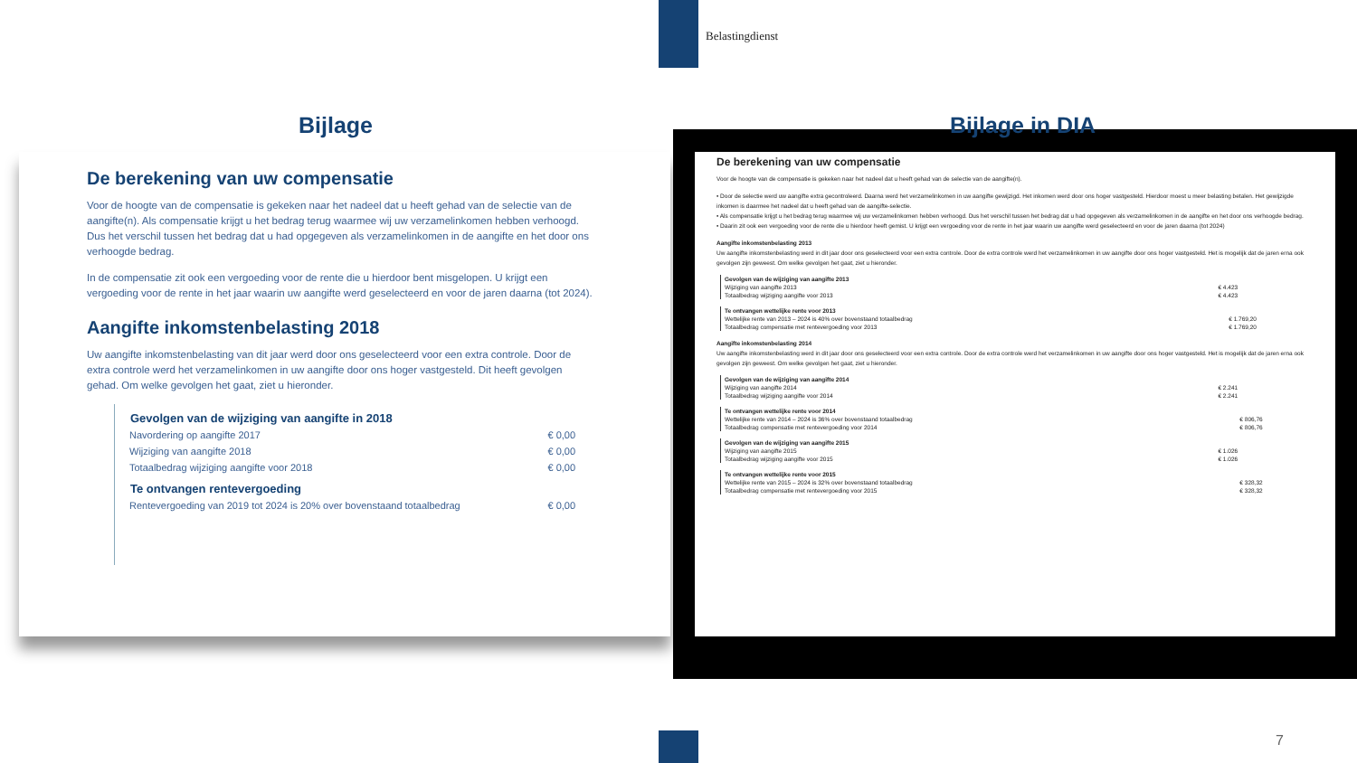Belastingdienst
Bijlage Bijlage in DIA
De berekening van uw compensatie
Voor de hoogte van de compensatie is gekeken naar het nadeel dat u heeft gehad van de selectie van de aangifte(n). Als compensatie krijgt u het bedrag terug waarmee wij uw verzamelinkomen hebben verhoogd. Dus het verschil tussen het bedrag dat u had opgegeven als verzamelinkomen in de aangifte en het door ons verhoogde bedrag.
In de compensatie zit ook een vergoeding voor de rente die u hierdoor bent misgelopen. U krijgt een vergoeding voor de rente in het jaar waarin uw aangifte werd geselecteerd en voor de jaren daarna (tot 2024).
Aangifte inkomstenbelasting 2018
Uw aangifte inkomstenbelasting van dit jaar werd door ons geselecteerd voor een extra controle. Door de extra controle werd het verzamelinkomen in uw aangifte door ons hoger vastgesteld. Dit heeft gevolgen gehad. Om welke gevolgen het gaat, ziet u hieronder.
| Gevolgen van de wijziging van aangifte in 2018 | |
| --- | --- |
| Navordering op aangifte 2017 | € 0,00 |
| Wijziging van aangifte 2018 | € 0,00 |
| Totaalbedrag wijziging aangifte voor 2018 | € 0,00 |
| Te ontvangen rentevergoeding | |
| Rentevergoeding van 2019 tot 2024 is 20% over bovenstaand totaalbedrag | € 0,00 |
De berekening van uw compensatie
Voor de hoogte van de compensatie is gekeken naar het nadeel dat u heeft gehad van de selectie van de aangifte(n).
• Door de selectie werd uw aangifte extra gecontroleerd. Daarna werd het verzamelinkomen in uw aangifte gewijzigd. Het inkomen werd door ons hoger vastgesteld. Hierdoor moest u meer belasting betalen. Het gewijzigde inkomen is daarmee het nadeel dat u heeft gehad van de aangifte-selectie.
• Als compensatie krijgt u het bedrag terug waarmee wij uw verzamelinkomen hebben verhoogd. Dus het verschil tussen het bedrag dat u had opgegeven als verzamelinkomen in de aangifte en het door ons verhoogde bedrag.
• Daarin zit ook een vergoeding voor de rente die u hierdoor heeft gemist. U krijgt een vergoeding voor de rente in het jaar waarin uw aangifte werd geselecteerd en voor de jaren daarna (tot 2024)
Aangifte inkomstenbelasting 2013
Uw aangifte inkomstenbelasting werd in dit jaar door ons geselecteerd voor een extra controle. Door de extra controle werd het verzamelinkomen in uw aangifte door ons hoger vastgesteld. Het is mogelijk dat de jaren erna ook gevolgen zijn geweest. Om welke gevolgen het gaat, ziet u hieronder.
| Gevolgen van de wijziging van aangifte 2013 | |
| Wijziging van aangifte 2013 | € 4.423 |
| Totaalbedrag wijziging aangifte voor 2013 | € 4.423 |
| Te ontvangen wettelijke rente voor 2013 | |
| Wettelijke rente van 2013 – 2024 is 40% over bovenstaand totaalbedrag | € 1.769,20 |
| Totaalbedrag compensatie met rentevergoeding voor 2013 | € 1.769,20 |
Aangifte inkomstenbelasting 2014
Uw aangifte inkomstenbelasting werd in dit jaar door ons geselecteerd voor een extra controle. Door de extra controle werd het verzamelinkomen in uw aangifte door ons hoger vastgesteld. Het is mogelijk dat de jaren erna ook gevolgen zijn geweest. Om welke gevolgen het gaat, ziet u hieronder.
| Gevolgen van de wijziging van aangifte 2014 | |
| Wijziging van aangifte 2014 | € 2.241 |
| Totaalbedrag wijziging aangifte voor 2014 | € 2.241 |
| Te ontvangen wettelijke rente voor 2014 | |
| Wettelijke rente van 2014 – 2024 is 36% over bovenstaand totaalbedrag | € 806,76 |
| Totaalbedrag compensatie met rentevergoeding voor 2014 | € 806,76 |
| Gevolgen van de wijziging van aangifte 2015 | |
| Wijziging van aangifte 2015 | € 1.026 |
| Totaalbedrag wijziging aangifte voor 2015 | € 1.026 |
| Te ontvangen wettelijke rente voor 2015 | |
| Wettelijke rente van 2015 – 2024 is 32% over bovenstaand totaalbedrag | € 328,32 |
| Totaalbedrag compensatie met rentevergoeding voor 2015 | € 328,32 |
7